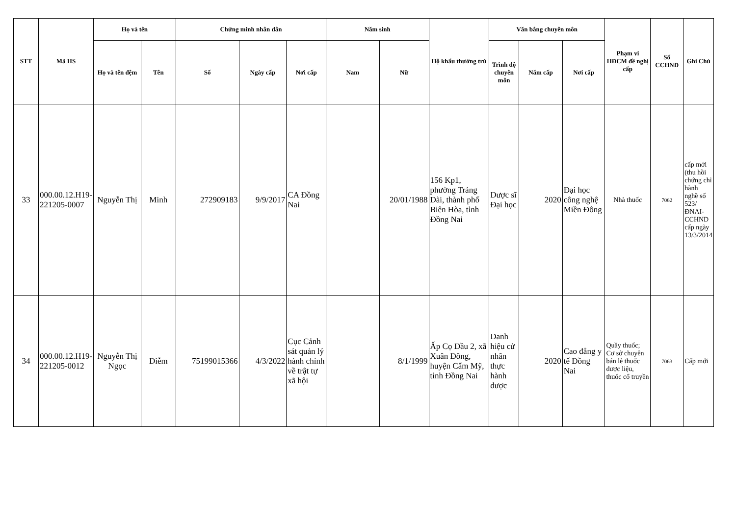| STT | Mã HS | Họ và tên | | Chứng minh nhân dân | | | Năm sinh | | Hộ khẩu thường trú | Văn bằng chuyên môn | | | Phạm vi HĐCM đề nghị cấp | Số CCHND | Ghi Chú |
| --- | --- | --- | --- | --- | --- | --- | --- | --- | --- | --- | --- | --- | --- | --- | --- |
| | | Họ và tên đệm | Tên | Số | Ngày cấp | Nơi cấp | Nam | Nữ | | Trình độ chuyên môn | Năm cấp | Nơi cấp | | | |
| 33 | 000.00.12.H19-221205-0007 | Nguyễn Thị | Minh | 272909183 | 9/9/2017 | CA Đồng Nai | | 20/01/1988 | 156 Kp1, phường Trảng Dài, thành phố Biên Hòa, tỉnh Đồng Nai | Dược sĩ Đại học | 2020 | Đại học công nghệ Miền Đông | Nhà thuốc | 7062 | cấp mới (thu hồi chứng chỉ hành nghề số 523/ĐNAI-CCHND cấp ngày 13/3/2014 |
| 34 | 000.00.12.H19-221205-0012 | Nguyễn Thị Ngọc | Diễm | 75199015366 | 4/3/2022 | Cục Cảnh sát quản lý hành chính về trật tự xã hội | | 8/1/1999 | Ấp Cọ Dầu 2, xã Xuân Đông, huyện Cẩm Mỹ, tỉnh Đồng Nai | Danh hiệu cử nhân thực hành dược | 2020 | Cao đẳng y tế Đồng Nai | Quầy thuốc; Cơ sở chuyên bán lẻ thuốc dược liệu, thuốc cổ truyền | 7063 | Cấp mới |